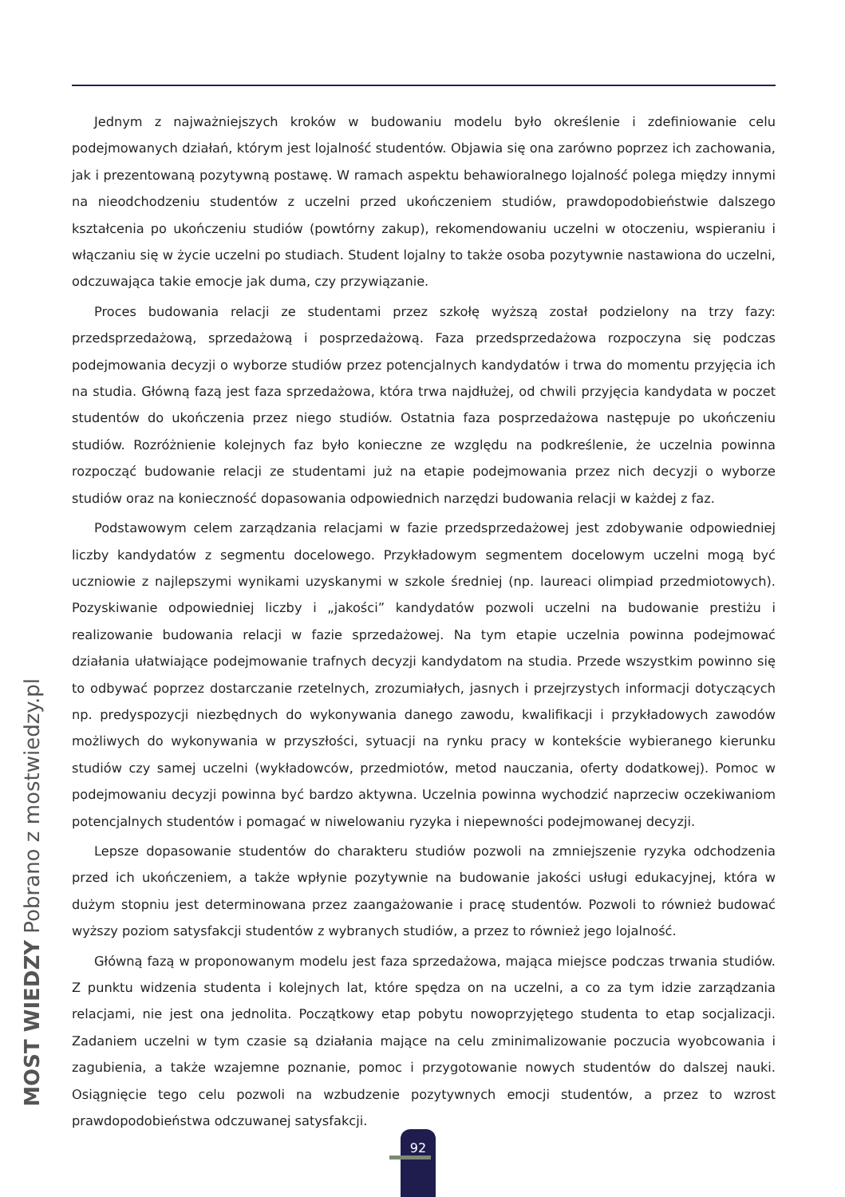Jednym z najważniejszych kroków w budowaniu modelu było określenie i zdefiniowanie celu podejmowanych działań, którym jest lojalność studentów. Objawia się ona zarówno poprzez ich zachowania, jak i prezentowaną pozytywną postawę. W ramach aspektu behawioralnego lojalność polega między innymi na nieodchodzeniu studentów z uczelni przed ukończeniem studiów, prawdopodobieństwie dalszego kształcenia po ukończeniu studiów (powtórny zakup), rekomendowaniu uczelni w otoczeniu, wspieraniu i włączaniu się w życie uczelni po studiach. Student lojalny to także osoba pozytywnie nastawiona do uczelni, odczuwająca takie emocje jak duma, czy przywiązanie.
Proces budowania relacji ze studentami przez szkołę wyższą został podzielony na trzy fazy: przedsprzedażową, sprzedażową i posprzedażową. Faza przedsprzedażowa rozpoczyna się podczas podejmowania decyzji o wyborze studiów przez potencjalnych kandydatów i trwa do momentu przyjęcia ich na studia. Główną fazą jest faza sprzedażowa, która trwa najdłużej, od chwili przyjęcia kandydata w poczet studentów do ukończenia przez niego studiów. Ostatnia faza posprzedażowa następuje po ukończeniu studiów. Rozróżnienie kolejnych faz było konieczne ze względu na podkreślenie, że uczelnia powinna rozpocząć budowanie relacji ze studentami już na etapie podejmowania przez nich decyzji o wyborze studiów oraz na konieczność dopasowania odpowiednich narzędzi budowania relacji w każdej z faz.
Podstawowym celem zarządzania relacjami w fazie przedsprzedażowej jest zdobywanie odpowiedniej liczby kandydatów z segmentu docelowego. Przykładowym segmentem docelowym uczelni mogą być uczniowie z najlepszymi wynikami uzyskanymi w szkole średniej (np. laureaci olimpiad przedmiotowych). Pozyskiwanie odpowiedniej liczby i „jakości” kandydatów pozwoli uczelni na budowanie prestiżu i realizowanie budowania relacji w fazie sprzedażowej. Na tym etapie uczelnia powinna podejmować działania ułatwiające podejmowanie trafnych decyzji kandydatom na studia. Przede wszystkim powinno się to odbywać poprzez dostarczanie rzetelnych, zrozumiałych, jasnych i przejrzystych informacji dotyczących np. predyspozycji niezbędnych do wykonywania danego zawodu, kwalifikacji i przykładowych zawodów możliwych do wykonywania w przyszłości, sytuacji na rynku pracy w kontekście wybieranego kierunku studiów czy samej uczelni (wykładowców, przedmiotów, metod nauczania, oferty dodatkowej). Pomoc w podejmowaniu decyzji powinna być bardzo aktywna. Uczelnia powinna wychodzić naprzeciw oczekiwaniom potencjalnych studentów i pomagać w niwelowaniu ryzyka i niepewności podejmowanej decyzji.
Lepsze dopasowanie studentów do charakteru studiów pozwoli na zmniejszenie ryzyka odchodzenia przed ich ukończeniem, a także wpłynie pozytywnie na budowanie jakości usługi edukacyjnej, która w dużym stopniu jest determinowana przez zaangażowanie i pracę studentów. Pozwoli to również budować wyższy poziom satysfakcji studentów z wybranych studiów, a przez to również jego lojalność.
Główną fazą w proponowanym modelu jest faza sprzedażowa, mająca miejsce podczas trwania studiów. Z punktu widzenia studenta i kolejnych lat, które spędza on na uczelni, a co za tym idzie zarządzania relacjami, nie jest ona jednolita. Początkowy etap pobytu nowoprzyjętego studenta to etap socjalizacji. Zadaniem uczelni w tym czasie są działania mające na celu zminimalizowanie poczucia wyobcowania i zagubienia, a także wzajemne poznanie, pomoc i przygotowanie nowych studentów do dalszej nauki. Osiągnięcie tego celu pozwoli na wzbudzenie pozytywnych emocji studentów, a przez to wzrost prawdopodobieństwa odczuwanej satysfakcji.
MOST WIEDZY Pobrano z mostwiedzy.pl
92